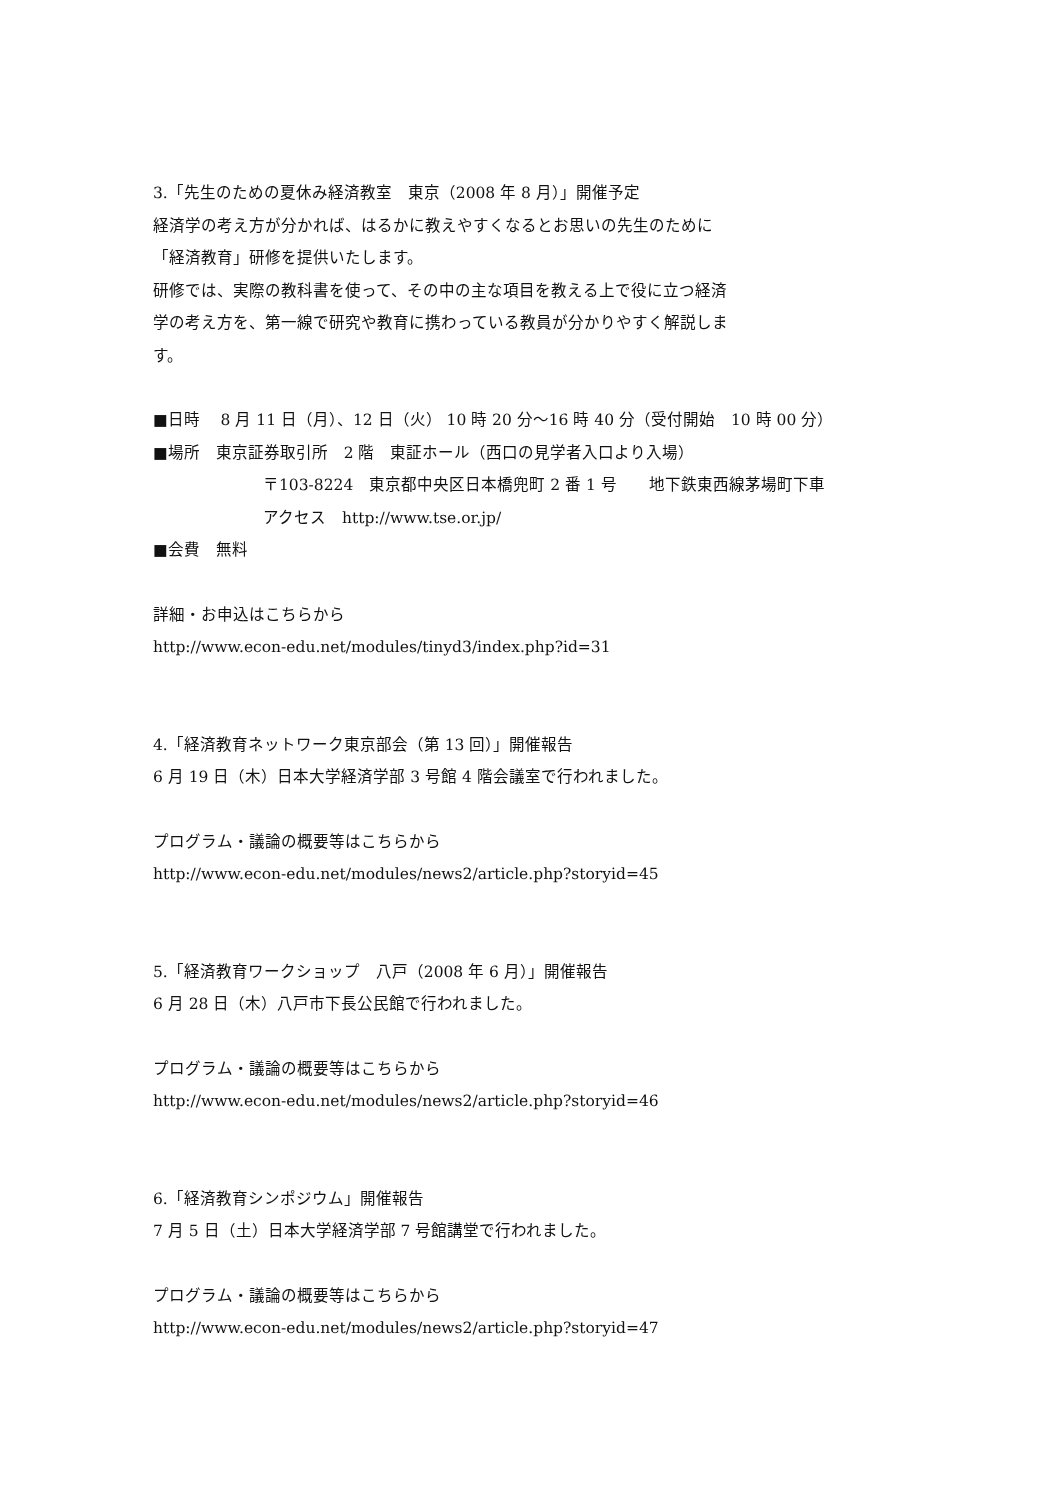3.「先生のための夏休み経済教室　東京（2008 年 8 月）」開催予定
経済学の考え方が分かれば、はるかに教えやすくなるとお思いの先生のために
「経済教育」研修を提供いたします。
研修では、実際の教科書を使って、その中の主な項目を教える上で役に立つ経済
学の考え方を、第一線で研究や教育に携わっている教員が分かりやすく解説しま
す。
■日時　 8 月 11 日（月）、12 日（火） 10 時 20 分～16 時 40 分（受付開始　10 時 00 分）
■場所　東京証券取引所　2 階　東証ホール（西口の見学者入口より入場）
〒103-8224　東京都中央区日本橋兜町 2 番 1 号　　地下鉄東西線茅場町下車
アクセス　http://www.tse.or.jp/
■会費　無料
詳細・お申込はこちらから
http://www.econ-edu.net/modules/tinyd3/index.php?id=31
4.「経済教育ネットワーク東京部会（第 13 回）」開催報告
6 月 19 日（木）日本大学経済学部 3 号館 4 階会議室で行われました。
プログラム・議論の概要等はこちらから
http://www.econ-edu.net/modules/news2/article.php?storyid=45
5.「経済教育ワークショップ　八戸（2008 年 6 月）」開催報告
6 月 28 日（木）八戸市下長公民館で行われました。
プログラム・議論の概要等はこちらから
http://www.econ-edu.net/modules/news2/article.php?storyid=46
6.「経済教育シンポジウム」開催報告
7 月 5 日（土）日本大学経済学部 7 号館講堂で行われました。
プログラム・議論の概要等はこちらから
http://www.econ-edu.net/modules/news2/article.php?storyid=47